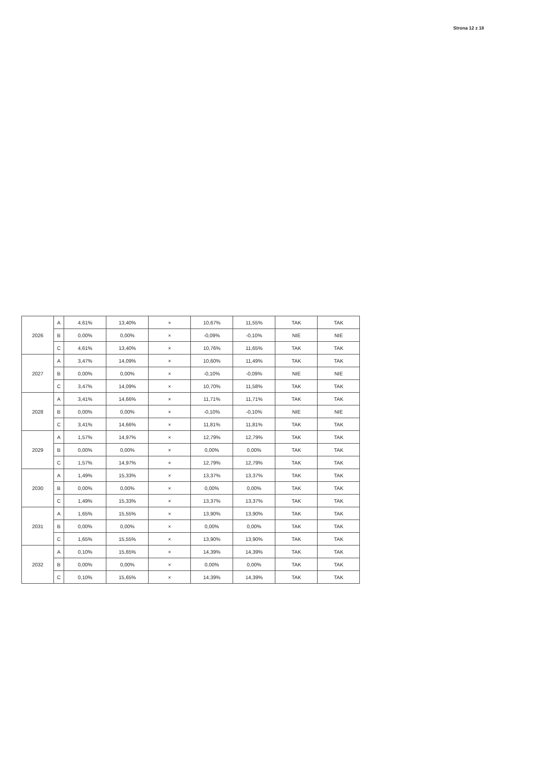Strona 12 z 18
| 2026 | A | 4,61% | 13,40% | × | 10,67% | 11,55% | TAK | TAK |
| | B | 0,00% | 0,00% | × | -0,09% | -0,10% | NIE | NIE |
| | C | 4,61% | 13,40% | × | 10,76% | 11,65% | TAK | TAK |
| 2027 | A | 3,47% | 14,09% | × | 10,60% | 11,49% | TAK | TAK |
| | B | 0,00% | 0,00% | × | -0,10% | -0,09% | NIE | NIE |
| | C | 3,47% | 14,09% | × | 10,70% | 11,58% | TAK | TAK |
| 2028 | A | 3,41% | 14,66% | × | 11,71% | 11,71% | TAK | TAK |
| | B | 0,00% | 0,00% | × | -0,10% | -0,10% | NIE | NIE |
| | C | 3,41% | 14,66% | × | 11,81% | 11,81% | TAK | TAK |
| 2029 | A | 1,57% | 14,97% | × | 12,79% | 12,79% | TAK | TAK |
| | B | 0,00% | 0,00% | × | 0,00% | 0,00% | TAK | TAK |
| | C | 1,57% | 14,97% | × | 12,79% | 12,79% | TAK | TAK |
| 2030 | A | 1,49% | 15,33% | × | 13,37% | 13,37% | TAK | TAK |
| | B | 0,00% | 0,00% | × | 0,00% | 0,00% | TAK | TAK |
| | C | 1,49% | 15,33% | × | 13,37% | 13,37% | TAK | TAK |
| 2031 | A | 1,65% | 15,55% | × | 13,90% | 13,90% | TAK | TAK |
| | B | 0,00% | 0,00% | × | 0,00% | 0,00% | TAK | TAK |
| | C | 1,65% | 15,55% | × | 13,90% | 13,90% | TAK | TAK |
| 2032 | A | 0,10% | 15,65% | × | 14,39% | 14,39% | TAK | TAK |
| | B | 0,00% | 0,00% | × | 0,00% | 0,00% | TAK | TAK |
| | C | 0,10% | 15,65% | × | 14,39% | 14,39% | TAK | TAK |